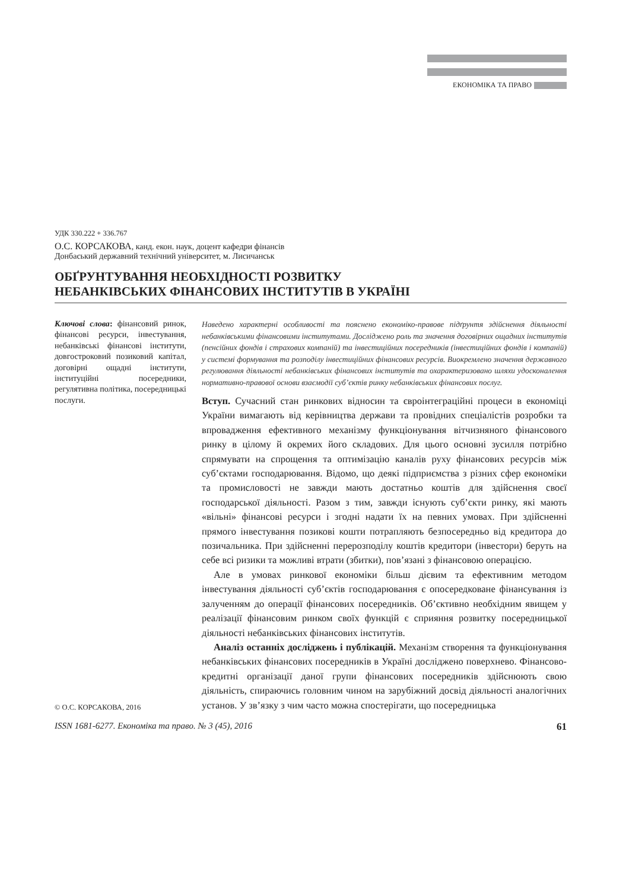ЕКОНОМІКА ТА ПРАВО
УДК 330.222 + 336.767
О.С. КОРСАКОВА, канд. екон. наук, доцент кафедри фінансів
Донбаський державний технічний університет, м. Лисичанськ
ОБҐРУНТУВАННЯ НЕОБХІДНОСТІ РОЗВИТКУ
НЕБАНКІВСЬКИХ ФІНАНСОВИХ ІНСТИТУТІВ В УКРАЇНІ
Ключові слова: фінансовий ринок, фінансові ресурси, інвестування, небанківські фінансові інститути, довгостроковий позиковий капітал, договірні ощадні інститути, інституційні посередники, регулятивна політика, посередницькі послуги.
© О.С. КОРСАКОВА, 2016
Наведено характерні особливості та пояснено економіко-правове підґрунтя здійснення діяльності небанківськими фінансовими інститутами. Досліджено роль та значення договірних ощадних інститутів (пенсійних фондів і страхових компаній) та інвестиційних посередників (інвестиційних фондів і компаній) у системі формування та розподілу інвестиційних фінансових ресурсів. Виокремлено значення державного регулювання діяльності небанківських фінансових інститутів та охарактеризовано шляхи удосконалення нормативно-правової основи взаємодії суб’єктів ринку небанківських фінансових послуг.
Вступ. Сучасний стан ринкових відносин та євроінтеграційні процеси в економіці України вимагають від керівництва держави та провідних спеціалістів розробки та впровадження ефективного механізму функціонування вітчизняного фінансового ринку в цілому й окремих його складових. Для цього основні зусилля потрібно спрямувати на спрощення та оптимізацію каналів руху фінансових ресурсів між суб’єктами господарювання. Відомо, що деякі підприємства з різних сфер економіки та промисловості не завжди мають достатньо коштів для здійснення своєї господарської діяльності. Разом з тим, завжди існують суб’єкти ринку, які мають «вільні» фінансові ресурси і згодні надати їх на певних умовах. При здійсненні прямого інвестування позикові кошти потрапляють безпосередньо від кредитора до позичальника. При здійсненні перерозподілу коштів кредитори (інвестори) беруть на себе всі ризики та можливі втрати (збитки), пов’язані з фінансовою операцією.
Але в умовах ринкової економіки більш дієвим та ефективним методом інвестування діяльності суб’єктів господарювання є опосередковане фінансування із залученням до операції фінансових посередників. Об’єктивно необхідним явищем у реалізації фінансовим ринком своїх функцій є сприяння розвитку посередницької діяльності небанківських фінансових інститутів.
Аналіз останніх досліджень і публікацій. Механізм створення та функціонування небанківських фінансових посередників в Україні досліджено поверхнево. Фінансово-кредитні організації даної групи фінансових посередників здійснюють свою діяльність, спираючись головним чином на зарубіжний досвід діяльності аналогічних установ. У зв’язку з чим часто можна спостерігати, що посередницька
ISSN 1681-6277. Економіка та право. № 3 (45), 2016 61